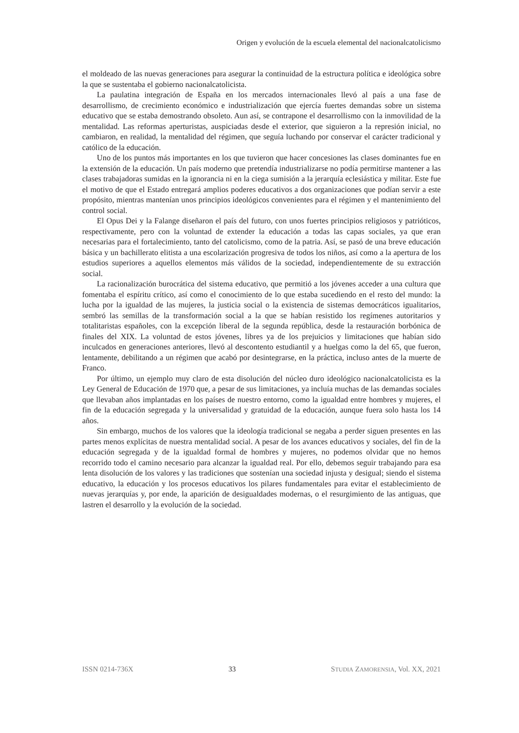Origen y evolución de la escuela elemental del nacionalcatolicismo
el moldeado de las nuevas generaciones para asegurar la continuidad de la estructura política e ideológica sobre la que se sustentaba el gobierno nacionalcatolicista.
La paulatina integración de España en los mercados internacionales llevó al país a una fase de desarrollismo, de crecimiento económico e industrialización que ejercía fuertes demandas sobre un sistema educativo que se estaba demostrando obsoleto. Aun así, se contrapone el desarrollismo con la inmovilidad de la mentalidad. Las reformas aperturistas, auspiciadas desde el exterior, que siguieron a la represión inicial, no cambiaron, en realidad, la mentalidad del régimen, que seguía luchando por conservar el carácter tradicional y católico de la educación.
Uno de los puntos más importantes en los que tuvieron que hacer concesiones las clases dominantes fue en la extensión de la educación. Un país moderno que pretendía industrializarse no podía permitirse mantener a las clases trabajadoras sumidas en la ignorancia ni en la ciega sumisión a la jerarquía eclesiástica y militar. Este fue el motivo de que el Estado entregará amplios poderes educativos a dos organizaciones que podían servir a este propósito, mientras mantenían unos principios ideológicos convenientes para el régimen y el mantenimiento del control social.
El Opus Dei y la Falange diseñaron el país del futuro, con unos fuertes principios religiosos y patrióticos, respectivamente, pero con la voluntad de extender la educación a todas las capas sociales, ya que eran necesarias para el fortalecimiento, tanto del catolicismo, como de la patria. Así, se pasó de una breve educación básica y un bachillerato elitista a una escolarización progresiva de todos los niños, así como a la apertura de los estudios superiores a aquellos elementos más válidos de la sociedad, independientemente de su extracción social.
La racionalización burocrática del sistema educativo, que permitió a los jóvenes acceder a una cultura que fomentaba el espíritu crítico, así como el conocimiento de lo que estaba sucediendo en el resto del mundo: la lucha por la igualdad de las mujeres, la justicia social o la existencia de sistemas democráticos igualitarios, sembró las semillas de la transformación social a la que se habían resistido los regímenes autoritarios y totalitaristas españoles, con la excepción liberal de la segunda república, desde la restauración borbónica de finales del XIX. La voluntad de estos jóvenes, libres ya de los prejuicios y limitaciones que habían sido inculcados en generaciones anteriores, llevó al descontento estudiantil y a huelgas como la del 65, que fueron, lentamente, debilitando a un régimen que acabó por desintegrarse, en la práctica, incluso antes de la muerte de Franco.
Por último, un ejemplo muy claro de esta disolución del núcleo duro ideológico nacionalcatolicista es la Ley General de Educación de 1970 que, a pesar de sus limitaciones, ya incluía muchas de las demandas sociales que llevaban años implantadas en los países de nuestro entorno, como la igualdad entre hombres y mujeres, el fin de la educación segregada y la universalidad y gratuidad de la educación, aunque fuera solo hasta los 14 años.
Sin embargo, muchos de los valores que la ideología tradicional se negaba a perder siguen presentes en las partes menos explícitas de nuestra mentalidad social. A pesar de los avances educativos y sociales, del fin de la educación segregada y de la igualdad formal de hombres y mujeres, no podemos olvidar que no hemos recorrido todo el camino necesario para alcanzar la igualdad real. Por ello, debemos seguir trabajando para esa lenta disolución de los valores y las tradiciones que sostenían una sociedad injusta y desigual; siendo el sistema educativo, la educación y los procesos educativos los pilares fundamentales para evitar el establecimiento de nuevas jerarquías y, por ende, la aparición de desigualdades modernas, o el resurgimiento de las antiguas, que lastren el desarrollo y la evolución de la sociedad.
ISSN 0214-736X 33 STUDIA ZAMORENSIA, Vol. XX, 2021